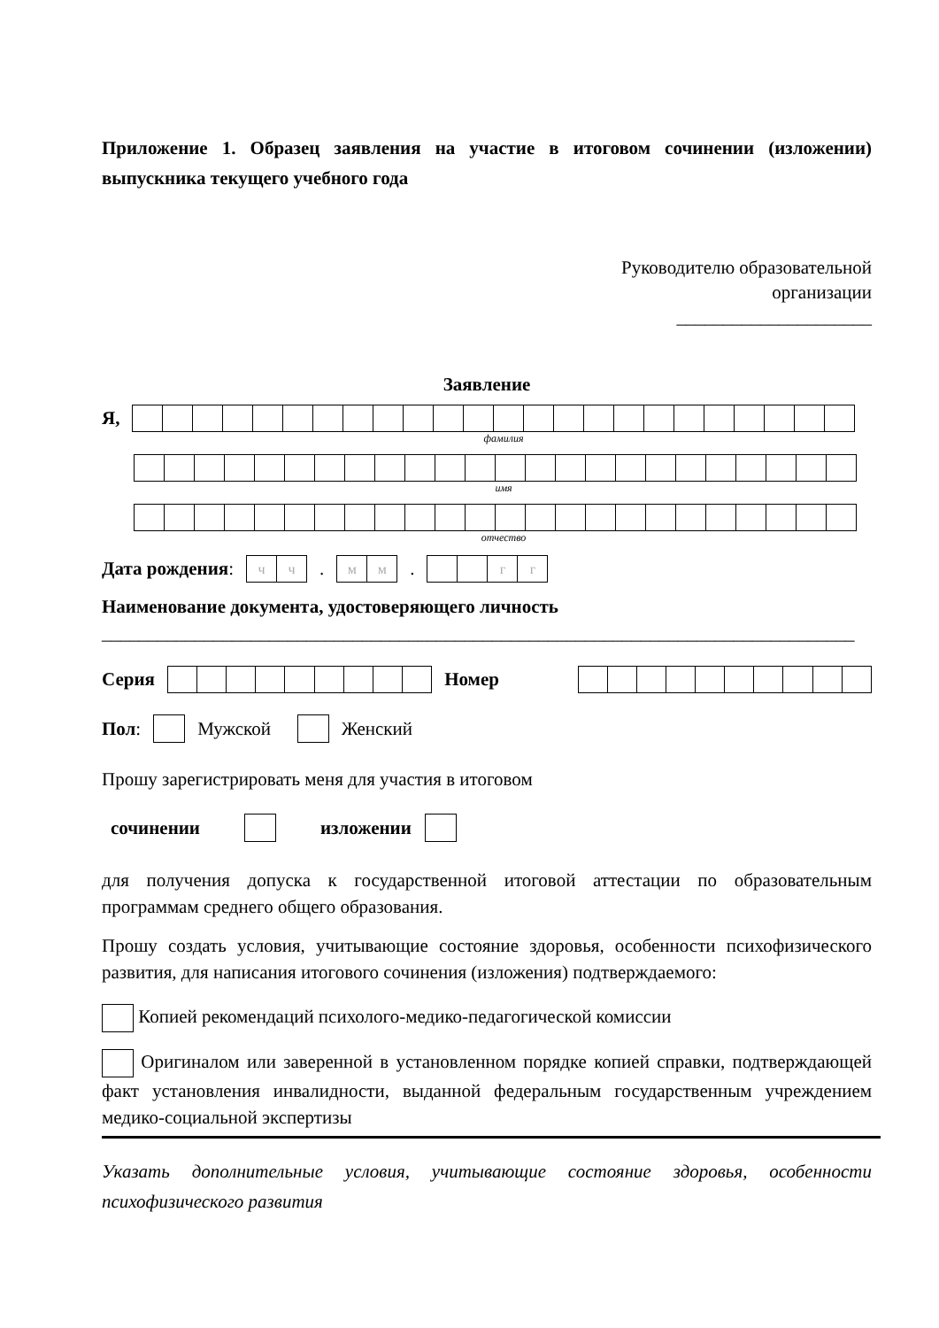Приложение 1. Образец заявления на участие в итоговом сочинении (изложении) выпускника текущего учебного года
Руководителю образовательной
организации
_____________________
Заявление
Я,
фамилия
имя
отчество
Дата рождения:
| ч | ч |
.
| м | м |
.
| | | г | г |
Наименование документа, удостоверяющего личность
_________________________________________________________________________________
Серия Номер
Пол: Мужской Женский
Прошу зарегистрировать меня для участия в итоговом
сочинении изложении
для получения допуска к государственной итоговой аттестации по образовательным программам среднего общего образования.
Прошу создать условия, учитывающие состояние здоровья, особенности психофизического развития, для написания итогового сочинения (изложения) подтверждаемого:
Копией рекомендаций психолого-медико-педагогической комиссии
Оригиналом или заверенной в установленном порядке копией справки, подтверждающей факт установления инвалидности, выданной федеральным государственным учреждением медико-социальной экспертизы
Указать дополнительные условия, учитывающие состояние здоровья, особенности психофизического развития